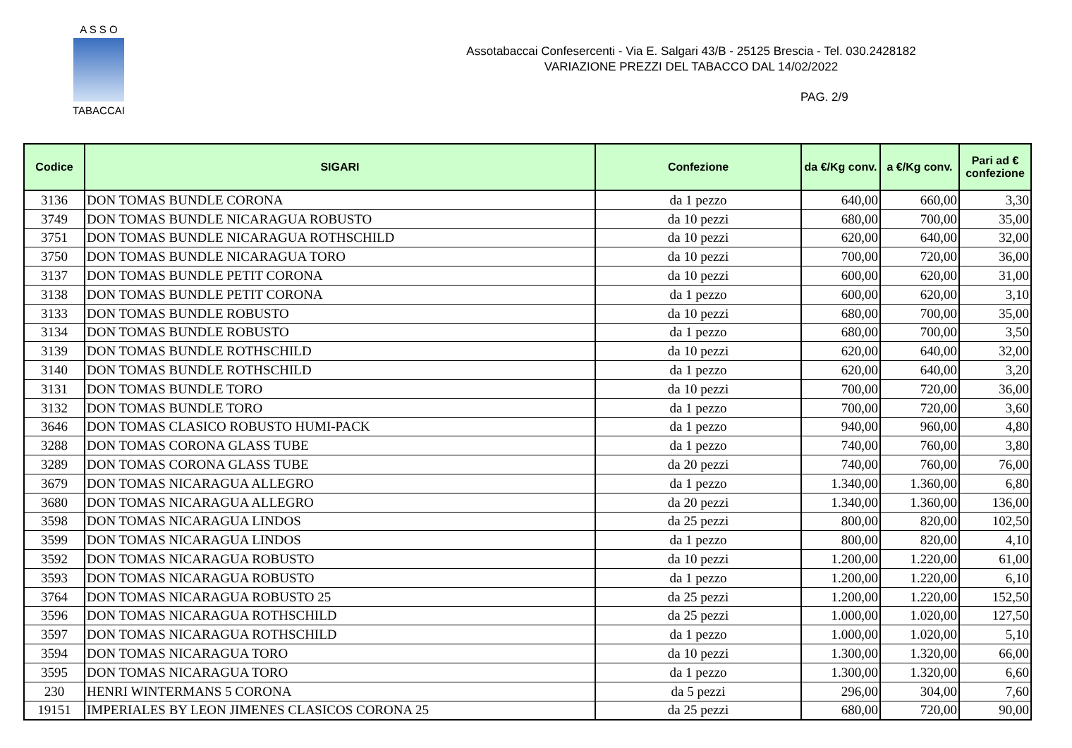A S S O
TABACCAI
Assotabaccai Confesercenti - Via E. Salgari 43/B - 25125 Brescia - Tel. 030.2428182
VARIAZIONE PREZZI DEL TABACCO DAL 14/02/2022
PAG. 2/9
| Codice | SIGARI | Confezione | da €/Kg conv. | a €/Kg conv. | Pari ad € confezione |
| --- | --- | --- | --- | --- | --- |
| 3136 | DON TOMAS BUNDLE CORONA | da 1 pezzo | 640,00 | 660,00 | 3,30 |
| 3749 | DON TOMAS BUNDLE NICARAGUA ROBUSTO | da 10 pezzi | 680,00 | 700,00 | 35,00 |
| 3751 | DON TOMAS BUNDLE NICARAGUA ROTHSCHILD | da 10 pezzi | 620,00 | 640,00 | 32,00 |
| 3750 | DON TOMAS BUNDLE NICARAGUA TORO | da 10 pezzi | 700,00 | 720,00 | 36,00 |
| 3137 | DON TOMAS BUNDLE PETIT CORONA | da 10 pezzi | 600,00 | 620,00 | 31,00 |
| 3138 | DON TOMAS BUNDLE PETIT CORONA | da 1 pezzo | 600,00 | 620,00 | 3,10 |
| 3133 | DON TOMAS BUNDLE ROBUSTO | da 10 pezzi | 680,00 | 700,00 | 35,00 |
| 3134 | DON TOMAS BUNDLE ROBUSTO | da 1 pezzo | 680,00 | 700,00 | 3,50 |
| 3139 | DON TOMAS BUNDLE ROTHSCHILD | da 10 pezzi | 620,00 | 640,00 | 32,00 |
| 3140 | DON TOMAS BUNDLE ROTHSCHILD | da 1 pezzo | 620,00 | 640,00 | 3,20 |
| 3131 | DON TOMAS BUNDLE TORO | da 10 pezzi | 700,00 | 720,00 | 36,00 |
| 3132 | DON TOMAS BUNDLE TORO | da 1 pezzo | 700,00 | 720,00 | 3,60 |
| 3646 | DON TOMAS CLASICO ROBUSTO HUMI-PACK | da 1 pezzo | 940,00 | 960,00 | 4,80 |
| 3288 | DON TOMAS CORONA GLASS TUBE | da 1 pezzo | 740,00 | 760,00 | 3,80 |
| 3289 | DON TOMAS CORONA GLASS TUBE | da 20 pezzi | 740,00 | 760,00 | 76,00 |
| 3679 | DON TOMAS NICARAGUA ALLEGRO | da 1 pezzo | 1.340,00 | 1.360,00 | 6,80 |
| 3680 | DON TOMAS NICARAGUA ALLEGRO | da 20 pezzi | 1.340,00 | 1.360,00 | 136,00 |
| 3598 | DON TOMAS NICARAGUA LINDOS | da 25 pezzi | 800,00 | 820,00 | 102,50 |
| 3599 | DON TOMAS NICARAGUA LINDOS | da 1 pezzo | 800,00 | 820,00 | 4,10 |
| 3592 | DON TOMAS NICARAGUA ROBUSTO | da 10 pezzi | 1.200,00 | 1.220,00 | 61,00 |
| 3593 | DON TOMAS NICARAGUA ROBUSTO | da 1 pezzo | 1.200,00 | 1.220,00 | 6,10 |
| 3764 | DON TOMAS NICARAGUA ROBUSTO 25 | da 25 pezzi | 1.200,00 | 1.220,00 | 152,50 |
| 3596 | DON TOMAS NICARAGUA ROTHSCHILD | da 25 pezzi | 1.000,00 | 1.020,00 | 127,50 |
| 3597 | DON TOMAS NICARAGUA ROTHSCHILD | da 1 pezzo | 1.000,00 | 1.020,00 | 5,10 |
| 3594 | DON TOMAS NICARAGUA TORO | da 10 pezzi | 1.300,00 | 1.320,00 | 66,00 |
| 3595 | DON TOMAS NICARAGUA TORO | da 1 pezzo | 1.300,00 | 1.320,00 | 6,60 |
| 230 | HENRI WINTERMANS 5 CORONA | da 5 pezzi | 296,00 | 304,00 | 7,60 |
| 19151 | IMPERIALES BY LEON JIMENES CLASICOS CORONA 25 | da 25 pezzi | 680,00 | 720,00 | 90,00 |